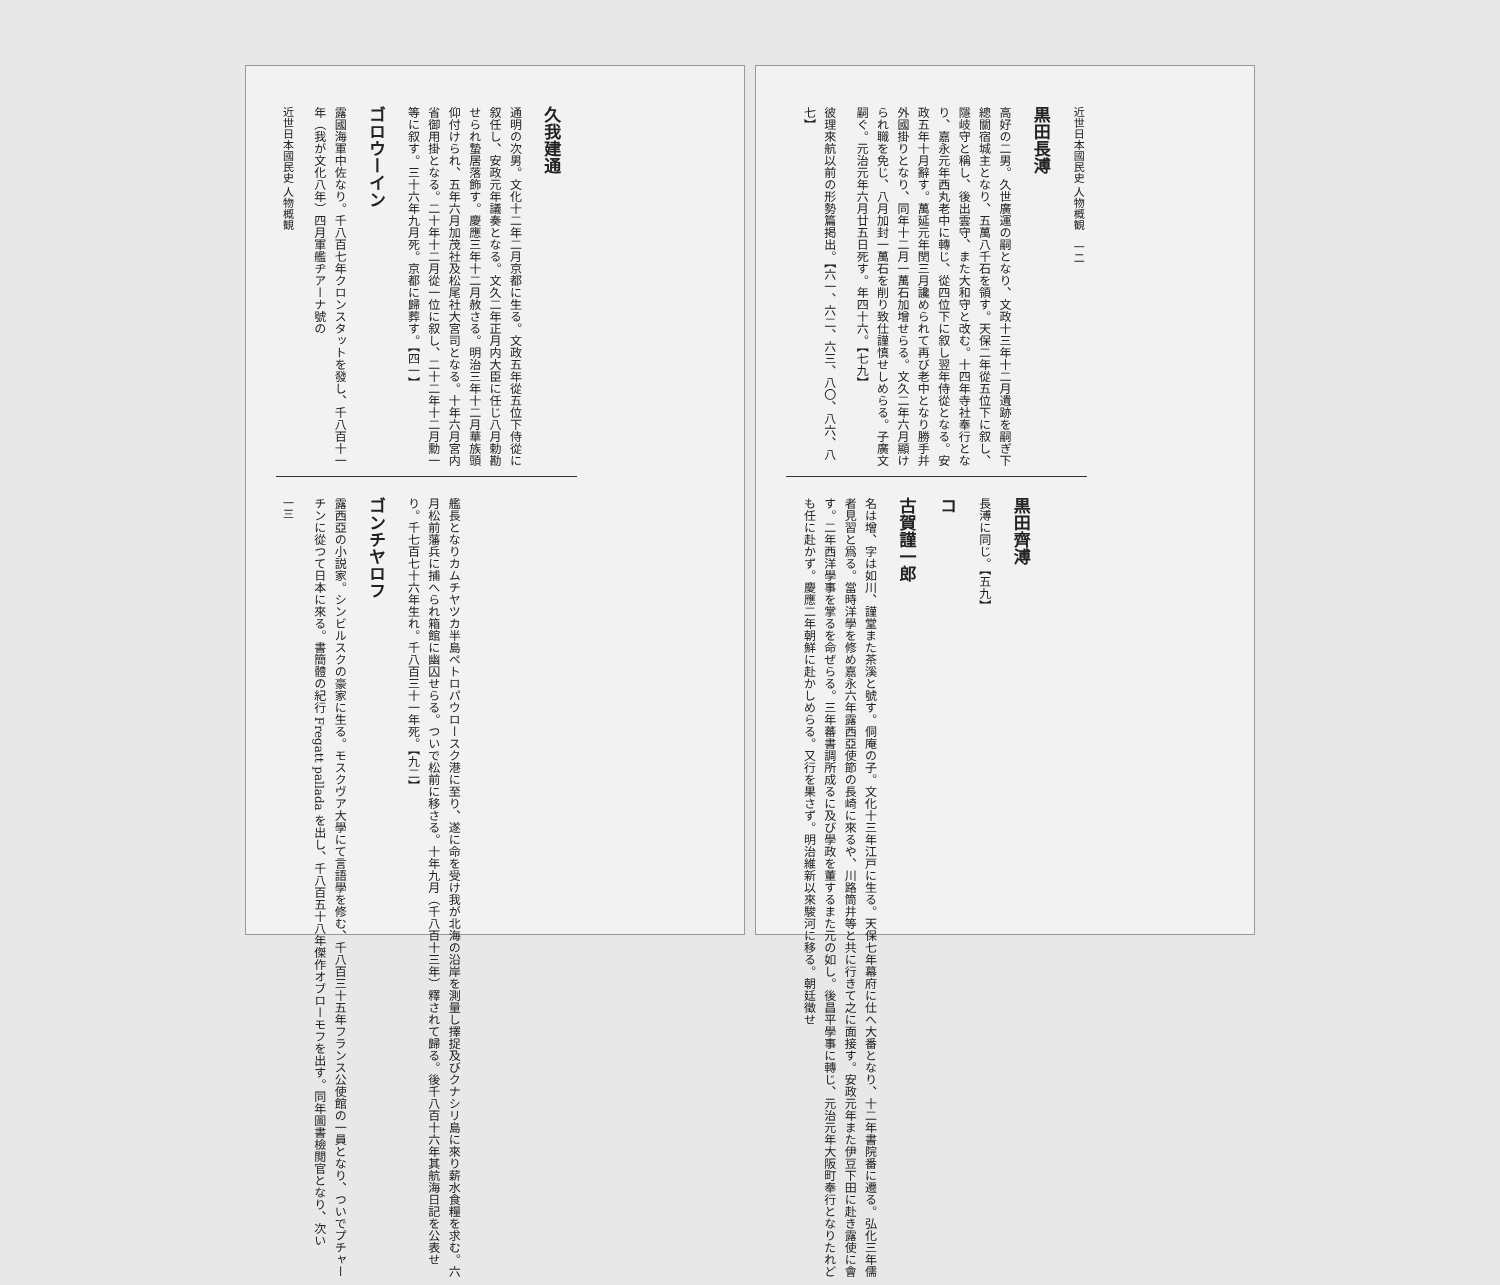近世日本國民史 人物概観　一二
黒田長溥
高好の二男。久世廣運の嗣となり、文政十三年十二月遺跡を嗣ぎ下總關宿城主となり、五萬八千石を領す。天保二年從五位下に叙し、隱岐守と稱し、後出雲守、また大和守と改む。十四年寺社奉行となり、嘉永元年西丸老中に轉じ、從四位下に叙し翌年侍從となる。安政五年十月辭す。萬延元年閏三月讒められて再び老中となり勝手并外國掛りとなり、同年十二月一萬石加增せらる。文久二年六月顯けられ職を免じ、八月加封一萬石を削り致仕謹慎せしめらる。子廣文嗣ぐ。元治元年六月廿五日死す。年四十六。【七九】
彼理來航以前の形勢篇掲出。【六一、六二、六三、八〇、八六、八七】
黒田齊溥
長溥に同じ。【五九】
コ
古賀謹一郎
名は增、字は如川、謹堂また茶溪と號す。侗庵の子。文化十三年江戸に生る。天保七年幕府に仕へ大番となり、十二年書院番に遷る。弘化三年儒者見習と爲る。當時洋學を修め嘉永六年露西亞使節の長崎に來るや、川路筒井等と共に行きて之に面接す。安政元年また伊豆下田に赴き露使に會す。二年西洋學事を掌るを命ぜらる。三年蕃書調所成るに及び學政を董するまた元の如し。後昌平學事に轉じ、元治元年大阪町奉行となりたれども任に赴かず。慶應二年朝鮮に赴かしめらる。又行を果さず。明治維新以來駿河に移る。朝廷徵せ
久我建通
通明の次男。文化十二年二月京都に生る。文政五年從五位下侍從に叙任し、安政元年議奏となる。文久二年正月内大臣に任じ八月勅勘せられ蟄居落飾す。慶應三年十二月赦さる。明治三年十二月華族頭仰付けられ、五年六月加茂社及松尾社大宮司となる。十年六月宮内省御用掛となる。二十年十二月從一位に叙し、二十二年十二月勳一等に叙す。三十六年九月死。京都に歸葬す。【四一】
ゴロウーイン
露國海軍中佐なり。千八百七年クロンスタットを發し、千八百十一年（我が文化八年）四月軍艦ヂアーナ號の
近世日本國民史 人物概観
艦長となりカムチヤツカ半島ペトロパウロースク港に至り、遂に命を受け我が北海の沿岸を測量し擇捉及びクナシリ島に來り薪水食糧を求む。六月松前藩兵に捕へられ箱館に幽囚せらる。ついで松前に移さる。十年九月（千八百十三年）釋されて歸る。後千八百十六年其航海日記を公表せり。千七百七十六年生れ。千八百三十一年死。【九二】
ゴンチヤロフ
露西亞の小説家。シンビルスクの豪家に生る。モスクヴア大學にて言語學を修む、千八百三十五年フランス公使館の一員となり、ついでプチャーチンに從つて日本に來る。書簡體の紀行 Fregatt pallada を出し、千八百五十八年傑作オブローモフを出す。同年圖書檢閲官となり、次い
一三